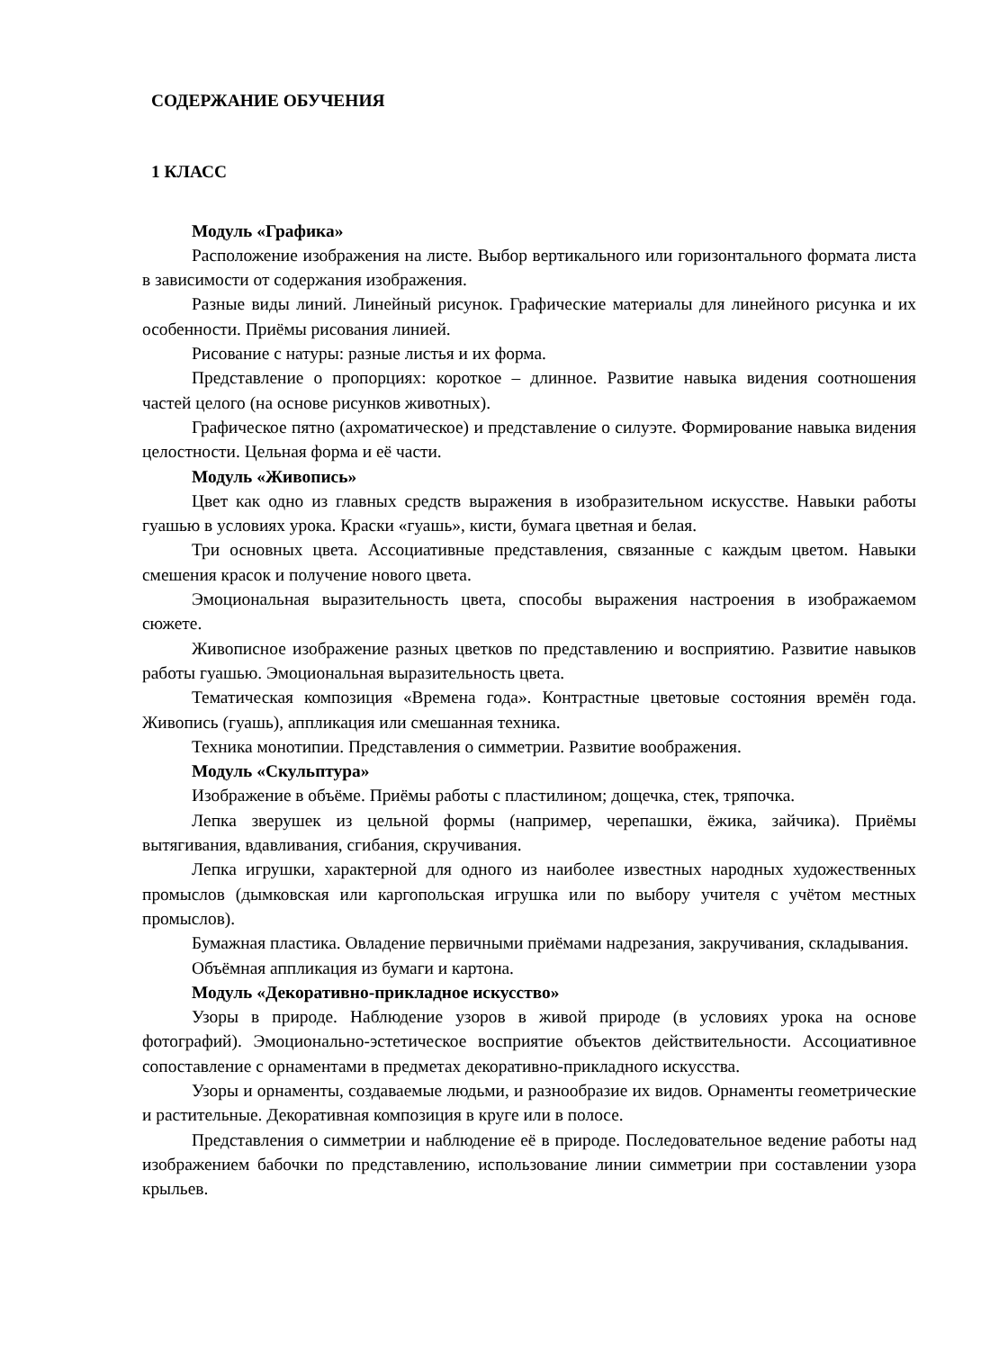СОДЕРЖАНИЕ ОБУЧЕНИЯ
1 КЛАСС
Модуль «Графика»
Расположение изображения на листе. Выбор вертикального или горизонтального формата листа в зависимости от содержания изображения.
Разные виды линий. Линейный рисунок. Графические материалы для линейного рисунка и их особенности. Приёмы рисования линией.
Рисование с натуры: разные листья и их форма.
Представление о пропорциях: короткое – длинное. Развитие навыка видения соотношения частей целого (на основе рисунков животных).
Графическое пятно (ахроматическое) и представление о силуэте. Формирование навыка видения целостности. Цельная форма и её части.
Модуль «Живопись»
Цвет как одно из главных средств выражения в изобразительном искусстве. Навыки работы гуашью в условиях урока. Краски «гуашь», кисти, бумага цветная и белая.
Три основных цвета. Ассоциативные представления, связанные с каждым цветом. Навыки смешения красок и получение нового цвета.
Эмоциональная выразительность цвета, способы выражения настроения в изображаемом сюжете.
Живописное изображение разных цветков по представлению и восприятию. Развитие навыков работы гуашью. Эмоциональная выразительность цвета.
Тематическая композиция «Времена года». Контрастные цветовые состояния времён года. Живопись (гуашь), аппликация или смешанная техника.
Техника монотипии. Представления о симметрии. Развитие воображения.
Модуль «Скульптура»
Изображение в объёме. Приёмы работы с пластилином; дощечка, стек, тряпочка.
Лепка зверушек из цельной формы (например, черепашки, ёжика, зайчика). Приёмы вытягивания, вдавливания, сгибания, скручивания.
Лепка игрушки, характерной для одного из наиболее известных народных художественных промыслов (дымковская или каргопольская игрушка или по выбору учителя с учётом местных промыслов).
Бумажная пластика. Овладение первичными приёмами надрезания, закручивания, складывания.
Объёмная аппликация из бумаги и картона.
Модуль «Декоративно-прикладное искусство»
Узоры в природе. Наблюдение узоров в живой природе (в условиях урока на основе фотографий). Эмоционально-эстетическое восприятие объектов действительности. Ассоциативное сопоставление с орнаментами в предметах декоративно-прикладного искусства.
Узоры и орнаменты, создаваемые людьми, и разнообразие их видов. Орнаменты геометрические и растительные. Декоративная композиция в круге или в полосе.
Представления о симметрии и наблюдение её в природе. Последовательное ведение работы над изображением бабочки по представлению, использование линии симметрии при составлении узора крыльев.